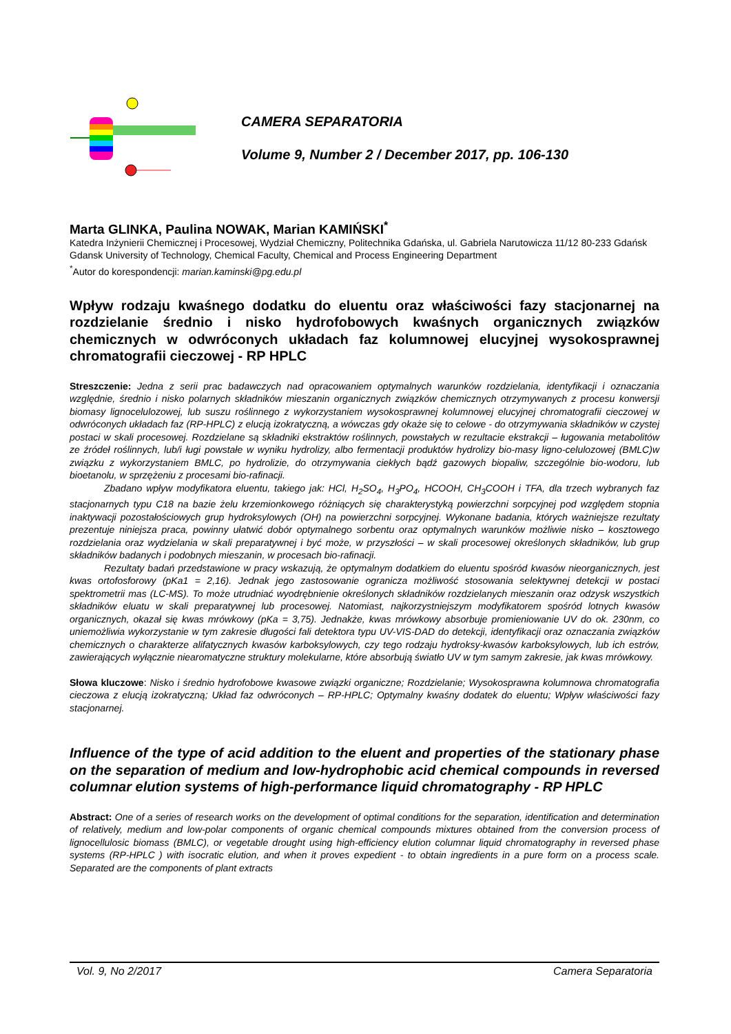CAMERA SEPARATORIA
Volume 9, Number 2 / December 2017, pp. 106-130
Marta GLINKA, Paulina NOWAK, Marian KAMIŃSKI<sup>*</sup>
Katedra Inżynierii Chemicznej i Procesowej, Wydział Chemiczny, Politechnika Gdańska, ul. Gabriela Narutowicza 11/12 80-233 Gdańsk
Gdansk University of Technology, Chemical Faculty, Chemical and Process Engineering Department
<sup>*</sup> Autor do korespondencji: marian.kaminski@pg.edu.pl
Wpływ rodzaju kwaśnego dodatku do eluentu oraz właściwości fazy stacjonarnej na rozdzielanie średnio i nisko hydrofobowych kwaśnych organicznych związków chemicznych w odwróconych układach faz kolumnowej elucyjnej wysokosprawnej chromatografii cieczowej - RP HPLC
Streszczenie: Jedna z serii prac badawczych nad opracowaniem optymalnych warunków rozdzielania, identyfikacji i oznaczania względnie, średnio i nisko polarnych składników mieszanin organicznych związków chemicznych otrzymywanych z procesu konwersji biomasy lignocelulozowej, lub suszu roślinnego z wykorzystaniem wysokosprawnej kolumnowej elucyjnej chromatografii cieczowej w odwróconych układach faz (RP-HPLC) z elucją izokratyczną, a wówczas gdy okaże się to celowe - do otrzymywania składników w czystej postaci w skali procesowej. Rozdzielane są składniki ekstraktów roślinnych, powstałych w rezultacie ekstrakcji – ługowania metabolitów ze źródeł roślinnych, lub/i ługi powstałe w wyniku hydrolizy, albo fermentacji produktów hydrolizy bio-masy ligno-celulozowej (BMLC)w związku z wykorzystaniem BMLC, po hydrolizie, do otrzymywania ciekłych bądź gazowych biopaliw, szczególnie bio-wodoru, lub bioetanolu, w sprzężeniu z procesami bio-rafinacji.
Zbadano wpływ modyfikatora eluentu, takiego jak: HCl, H<sub>2</sub>SO<sub>4</sub>, H<sub>3</sub>PO<sub>4</sub>, HCOOH, CH<sub>3</sub>COOH i TFA, dla trzech wybranych faz stacjonarnych typu C18 na bazie żelu krzemionkowego różniących się charakterystyką powierzchni sorpcyjnej pod względem stopnia inaktywacji pozostałościowych grup hydroksylowych (OH) na powierzchni sorpcyjnej. Wykonane badania, których ważniejsze rezultaty prezentuje niniejsza praca, powinny ułatwić dobór optymalnego sorbentu oraz optymalnych warunków możliwie nisko – kosztowego rozdzielania oraz wydzielania w skali preparatywnej i być może, w przyszłości – w skali procesowej określonych składników, lub grup składników badanych i podobnych mieszanin, w procesach bio-rafinacji.
Rezultaty badań przedstawione w pracy wskazują, że optymalnym dodatkiem do eluentu spośród kwasów nieorganicznych, jest kwas ortofosforowy (pKa1 = 2,16). Jednak jego zastosowanie ogranicza możliwość stosowania selektywnej detekcji w postaci spektrometrii mas (LC-MS). To może utrudniać wyodrębnienie określonych składników rozdzielanych mieszanin oraz odzysk wszystkich składników eluatu w skali preparatywnej lub procesowej. Natomiast, najkorzystniejszym modyfikatorem spośród lotnych kwasów organicznych, okazał się kwas mrówkowy (pKa = 3,75). Jednakże, kwas mrówkowy absorbuje promieniowanie UV do ok. 230nm, co uniemożliwia wykorzystanie w tym zakresie długości fali detektora typu UV-VIS-DAD do detekcji, identyfikacji oraz oznaczania związków chemicznych o charakterze alifatycznych kwasów karboksylowych, czy tego rodzaju hydroksy-kwasów karboksylowych, lub ich estrów, zawierających wyłącznie niearomatyczne struktury molekularne, które absorbują światło UV w tym samym zakresie, jak kwas mrówkowy.
Słowa kluczowe: Nisko i średnio hydrofobowe kwasowe związki organiczne; Rozdzielanie; Wysokosprawna kolumnowa chromatografia cieczowa z elucją izokratyczną; Układ faz odwróconych – RP-HPLC; Optymalny kwaśny dodatek do eluentu; Wpływ właściwości fazy stacjonarnej.
Influence of the type of acid addition to the eluent and properties of the stationary phase on the separation of medium and low-hydrophobic acid chemical compounds in reversed columnar elution systems of high-performance liquid chromatography - RP HPLC
Abstract: One of a series of research works on the development of optimal conditions for the separation, identification and determination of relatively, medium and low-polar components of organic chemical compounds mixtures obtained from the conversion process of lignocellulosic biomass (BMLC), or vegetable drought using high-efficiency elution columnar liquid chromatography in reversed phase systems (RP-HPLC ) with isocratic elution, and when it proves expedient - to obtain ingredients in a pure form on a process scale. Separated are the components of plant extracts
Vol. 9, No 2/2017 Camera Separatoria